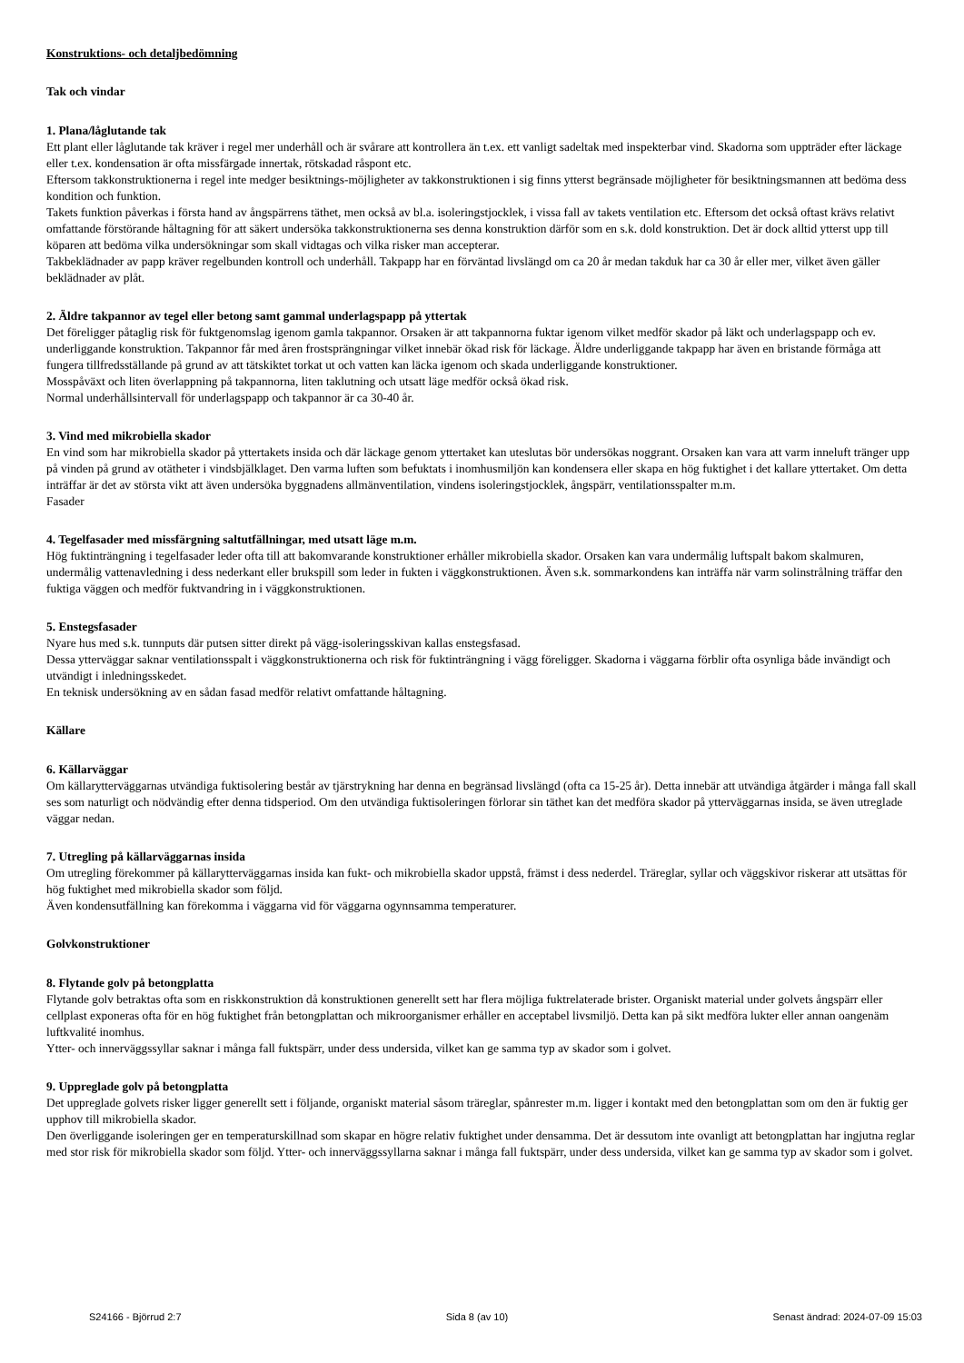Konstruktions- och detaljbedömning
Tak och vindar
1. Plana/låglutande tak
Ett plant eller låglutande tak kräver i regel mer underhåll och är svårare att kontrollera än t.ex. ett vanligt sadeltak med inspekterbar vind. Skadorna som uppträder efter läckage eller t.ex. kondensation är ofta missfärgade innertak, rötskadad råspont etc.
Eftersom takkonstruktionerna i regel inte medger besiktnings-möjligheter av takkonstruktionen i sig finns ytterst begränsade möjligheter för besiktningsmannen att bedöma dess kondition och funktion.
Takets funktion påverkas i första hand av ångspärrens täthet, men också av bl.a. isoleringstjocklek, i vissa fall av takets ventilation etc. Eftersom det också oftast krävs relativt omfattande förstörande håltagning för att säkert undersöka takkonstruktionerna ses denna konstruktion därför som en s.k. dold konstruktion. Det är dock alltid ytterst upp till köparen att bedöma vilka undersökningar som skall vidtagas och vilka risker man accepterar.
Takbeklädnader av papp kräver regelbunden kontroll och underhåll. Takpapp har en förväntad livslängd om ca 20 år medan takduk har ca 30 år eller mer, vilket även gäller beklädnader av plåt.
2. Äldre takpannor av tegel eller betong samt gammal underlagspapp på yttertak
Det föreligger påtaglig risk för fuktgenomslag igenom gamla takpannor. Orsaken är att takpannorna fuktar igenom vilket medför skador på läkt och underlagspapp och ev. underliggande konstruktion. Takpannor får med åren frostsprängningar vilket innebär ökad risk för läckage. Äldre underliggande takpapp har även en bristande förmåga att fungera tillfredsställande på grund av att tätskiktet torkat ut och vatten kan läcka igenom och skada underliggande konstruktioner.
Mosspåväxt och liten överlappning på takpannorna, liten taklutning och utsatt läge medför också ökad risk.
Normal underhållsintervall för underlagspapp och takpannor är ca 30-40 år.
3. Vind med mikrobiella skador
En vind som har mikrobiella skador på yttertakets insida och där läckage genom yttertaket kan uteslutas bör undersökas noggrant. Orsaken kan vara att varm inneluft tränger upp på vinden på grund av otätheter i vindsbjälklaget. Den varma luften som befuktats i inomhusmiljön kan kondensera eller skapa en hög fuktighet i det kallare yttertaket. Om detta inträffar är det av största vikt att även undersöka byggnadens allmänventilation, vindens isoleringstjocklek, ångspärr, ventilationsspalter m.m.
Fasader
4. Tegelfasader med missfärgning saltutfällningar, med utsatt läge m.m.
Hög fuktinträngning i tegelfasader leder ofta till att bakomvarande konstruktioner erhåller mikrobiella skador. Orsaken kan vara undermålig luftspalt bakom skalmuren, undermålig vattenavledning i dess nederkant eller brukspill som leder in fukten i väggkonstruktionen. Även s.k. sommarkondens kan inträffa när varm solinstrålning träffar den fuktiga väggen och medför fuktvandring in i väggkonstruktionen.
5. Enstegsfasader
Nyare hus med s.k. tunnputs där putsen sitter direkt på vägg-isoleringsskivan kallas enstegsfasad.
Dessa ytterväggar saknar ventilationsspalt i väggkonstruktionerna och risk för fuktinträngning i vägg föreligger. Skadorna i väggarna förblir ofta osynliga både invändigt och utvändigt i inledningsskedet.
En teknisk undersökning av en sådan fasad medför relativt omfattande håltagning.
Källare
6. Källarväggar
Om källarytterväggarnas utvändiga fuktisolering består av tjärstrykning har denna en begränsad livslängd (ofta ca 15-25 år). Detta innebär att utvändiga åtgärder i många fall skall ses som naturligt och nödvändig efter denna tidsperiod. Om den utvändiga fuktisoleringen förlorar sin täthet kan det medföra skador på ytterväggarnas insida, se även utreglade väggar nedan.
7. Utregling på källarväggarnas insida
Om utregling förekommer på källarytterväggarnas insida kan fukt- och mikrobiella skador uppstå, främst i dess nederdel. Träreglar, syllar och väggskivor riskerar att utsättas för hög fuktighet med mikrobiella skador som följd.
Även kondensutfällning kan förekomma i väggarna vid för väggarna ogynnsamma temperaturer.
Golvkonstruktioner
8. Flytande golv på betongplatta
Flytande golv betraktas ofta som en riskkonstruktion då konstruktionen generellt sett har flera möjliga fuktrelaterade brister. Organiskt material under golvets ångspärr eller cellplast exponeras ofta för en hög fuktighet från betongplattan och mikroorganismer erhåller en acceptabel livsmiljö. Detta kan på sikt medföra lukter eller annan oangenäm luftkvalité inomhus.
Ytter- och innerväggssyllar saknar i många fall fuktspärr, under dess undersida, vilket kan ge samma typ av skador som i golvet.
9. Uppreglade golv på betongplatta
Det uppreglade golvets risker ligger generellt sett i följande, organiskt material såsom träreglar, spånrester m.m. ligger i kontakt med den betongplattan som om den är fuktig ger upphov till mikrobiella skador.
Den överliggande isoleringen ger en temperaturskillnad som skapar en högre relativ fuktighet under densamma. Det är dessutom inte ovanligt att betongplattan har ingjutna reglar med stor risk för mikrobiella skador som följd. Ytter- och innerväggssyllarna saknar i många fall fuktspärr, under dess undersida, vilket kan ge samma typ av skador som i golvet.
S24166 - Björrud 2:7 Sida 8 (av 10) Senast ändrad: 2024-07-09 15:03